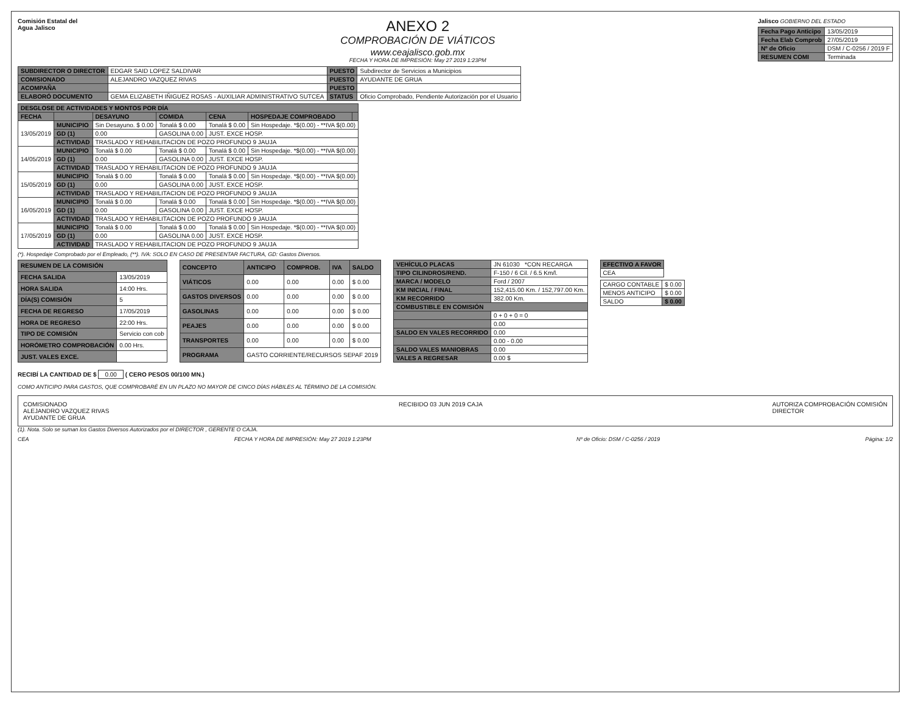Comisión Estatal del
Agua Jalisco
ANEXO 2
COMPROBACIÓN DE VIÁTICOS
www.ceajalisco.gob.mx
FECHA Y HORA DE IMPRESIÓN: May 27 2019 1:23PM
Jalisco GOBIERNO DEL ESTADO
| Fecha Pago Anticipo | 13/05/2019 |
| Fecha Elab Comprob | 27/05/2019 |
| Nº de Oficio | DSM / C-0256 / 2019 F |
| RESUMEN COMI | Terminada |
| SUBDIRECTOR O DIRECTOR | EDGAR SAID LOPEZ SALDIVAR | PUESTO | Subdirector de Servicios a Municipios |
| COMISIONADO | ALEJANDRO VAZQUEZ RIVAS | PUESTO | AYUDANTE DE GRUA |
| ACOMPAÑA | | PUESTO | |
| ELABORÓ DOCUMENTO | GEMA ELIZABETH IÑIGUEZ ROSAS - AUXILIAR ADMINISTRATIVO SUTCEA | STATUS | Oficio Comprobado, Pendiente Autorización por el Usuario |
| DESGLOSE DE ACTIVIDADES Y MONTOS POR DÍA | | | | | | |
| --- | --- | --- | --- | --- | --- | --- |
| FECHA | | DESAYUNO | COMIDA | CENA | HOSPEDAJE COMPROBADO | |
| 13/05/2019 | MUNICIPIO | Sin Desayuno. $ 0.00 | Tonalá $ 0.00 | Tonalá $ 0.00 | Sin Hospedaje. *$(0.00) - **IVA $(0.00) | |
| | GD (1) | 0.00 | GASOLINA 0.00 | JUST. EXCE HOSP. | | |
| | ACTIVIDAD | TRASLADO Y REHABILITACION DE POZO PROFUNDO 9 JAUJA | | | | |
| 14/05/2019 | MUNICIPIO | Tonalá $ 0.00 | Tonalá $ 0.00 | Tonalá $ 0.00 | Sin Hospedaje. *$(0.00) - **IVA $(0.00) | |
| | GD (1) | 0.00 | GASOLINA 0.00 | JUST. EXCE HOSP. | | |
| | ACTIVIDAD | TRASLADO Y REHABILITACION DE POZO PROFUNDO 9 JAUJA | | | | |
| 15/05/2019 | MUNICIPIO | Tonalá $ 0.00 | Tonalá $ 0.00 | Tonalá $ 0.00 | Sin Hospedaje. *$(0.00) - **IVA $(0.00) | |
| | GD (1) | 0.00 | GASOLINA 0.00 | JUST. EXCE HOSP. | | |
| | ACTIVIDAD | TRASLADO Y REHABILITACION DE POZO PROFUNDO 9 JAUJA | | | | |
| 16/05/2019 | MUNICIPIO | Tonalá $ 0.00 | Tonalá $ 0.00 | Tonalá $ 0.00 | Sin Hospedaje. *$(0.00) - **IVA $(0.00) | |
| | GD (1) | 0.00 | GASOLINA 0.00 | JUST. EXCE HOSP. | | |
| | ACTIVIDAD | TRASLADO Y REHABILITACION DE POZO PROFUNDO 9 JAUJA | | | | |
| 17/05/2019 | MUNICIPIO | Tonalá $ 0.00 | Tonalá $ 0.00 | Tonalá $ 0.00 | Sin Hospedaje. *$(0.00) - **IVA $(0.00) | |
| | GD (1) | 0.00 | GASOLINA 0.00 | JUST. EXCE HOSP. | | |
| | ACTIVIDAD | TRASLADO Y REHABILITACION DE POZO PROFUNDO 9 JAUJA | | | | |
(*). Hospedaje Comprobado por el Empleado, (**). IVA: SOLO EN CASO DE PRESENTAR FACTURA, GD: Gastos Diversos.
| RESUMEN DE LA COMISIÓN | |
| --- | --- |
| FECHA SALIDA | 13/05/2019 |
| HORA SALIDA | 14:00 Hrs. |
| DÍA(S) COMISIÓN | 5 |
| FECHA DE REGRESO | 17/05/2019 |
| HORA DE REGRESO | 22:00 Hrs. |
| TIPO DE COMISIÓN | Servicio con cob |
| HORÓMETRO COMPROBACIÓN | 0.00 Hrs. |
| JUST. VALES EXCE. | |
| CONCEPTO | ANTICIPO | COMPROB. | IVA | SALDO |
| --- | --- | --- | --- | --- |
| VIÁTICOS | 0.00 | 0.00 | 0.00 | $ 0.00 |
| GASTOS DIVERSOS | 0.00 | 0.00 | 0.00 | $ 0.00 |
| GASOLINAS | 0.00 | 0.00 | 0.00 | $ 0.00 |
| PEAJES | 0.00 | 0.00 | 0.00 | $ 0.00 |
| TRANSPORTES | 0.00 | 0.00 | 0.00 | $ 0.00 |
| PROGRAMA | GASTO CORRIENTE/RECURSOS SEPAF 2019 | | | |
| VEHÍCULO PLACAS | JN 61030 *CON RECARGA |
| TIPO CILINDROS/REND. | F-150 / 6 Cil. / 6.5 Km/l. |
| MARCA / MODELO | Ford / 2007 |
| KM INICIAL / FINAL | 152,415.00 Km. / 152,797.00 Km. |
| KM RECORRIDO | 382.00 Km. |
| COMBUSTIBLE EN COMISIÓN | |
| | 0 + 0 + 0 = 0 |
| | 0.00 |
| SALDO EN VALES RECORRIDO | 0.00 |
| | 0.00 - 0.00 |
| SALDO VALES MANIOBRAS | 0.00 |
| VALES A REGRESAR | 0.00 $ |
| EFECTIVO A FAVOR |
| --- |
| CEA |
| CARGO CONTABLE | $ 0.00 |
| MENOS ANTICIPO | $ 0.00 |
| SALDO | $ 0.00 |
RECIBÍ LA CANTIDAD DE $ 0.00 ( CERO PESOS 00/100 MN.)
COMO ANTICIPO PARA GASTOS, QUE COMPROBARÉ EN UN PLAZO NO MAYOR DE CINCO DÍAS HÁBILES AL TÉRMINO DE LA COMISIÓN.
COMISIONADO
ALEJANDRO VAZQUEZ RIVAS
AYUDANTE DE GRUA
RECIBIDO 03 JUN 2019 CAJA AUTORIZA COMPROBACIÓN COMISIÓN
DIRECTOR
(1). Nota. Solo se suman los Gastos Diversos Autorizados por el DIRECTOR , GERENTE O CAJA.
CEA FECHA Y HORA DE IMPRESIÓN: May 27 2019 1:23PM Nº de Oficio: DSM / C-0256 / 2019 Página: 1/2